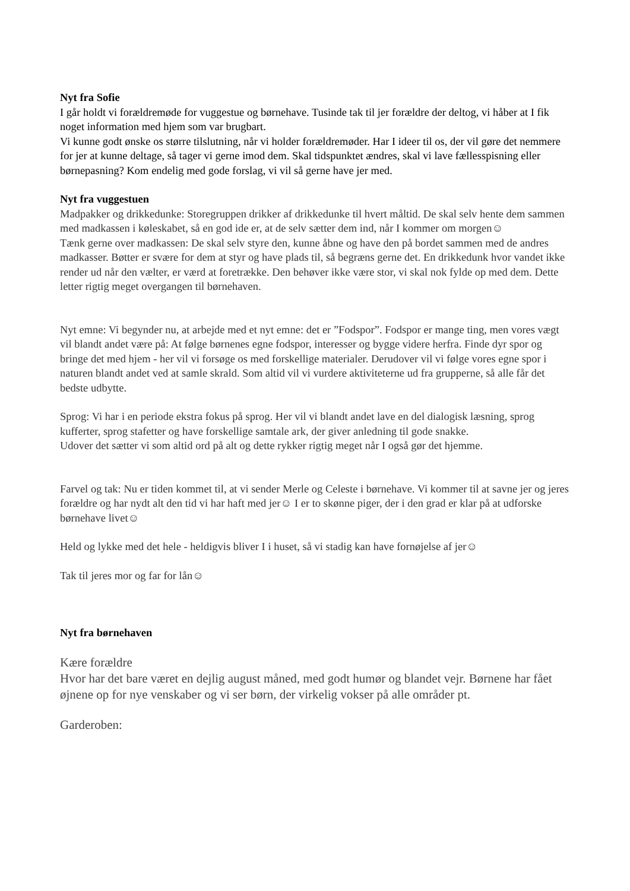Nyt fra Sofie
I går holdt vi forældremøde for vuggestue og børnehave. Tusinde tak til jer forældre der deltog, vi håber at I fik noget information med hjem som var brugbart.
Vi kunne godt ønske os større tilslutning, når vi holder forældremøder. Har I ideer til os, der vil gøre det nemmere for jer at kunne deltage, så tager vi gerne imod dem. Skal tidspunktet ændres, skal vi lave fællesspisning eller børnepasning? Kom endelig med gode forslag, vi vil så gerne have jer med.
Nyt fra vuggestuen
Madpakker og drikkedunke: Storegruppen drikker af drikkedunke til hvert måltid. De skal selv hente dem sammen med madkassen i køleskabet, så en god ide er, at de selv sætter dem ind, når I kommer om morgen☺
Tænk gerne over madkassen: De skal selv styre den, kunne åbne og have den på bordet sammen med de andres madkasser. Bøtter er svære for dem at styr og have plads til, så begræns gerne det. En drikkedunk hvor vandet ikke render ud når den vælter, er værd at foretrække. Den behøver ikke være stor, vi skal nok fylde op med dem. Dette letter rigtig meget overgangen til børnehaven.
Nyt emne: Vi begynder nu, at arbejde med et nyt emne: det er ”Fodspor”. Fodspor er mange ting, men vores vægt vil blandt andet være på: At følge børnenes egne fodspor, interesser og bygge videre herfra. Finde dyr spor og bringe det med hjem - her vil vi forsøge os med forskellige materialer. Derudover vil vi følge vores egne spor i naturen blandt andet ved at samle skrald. Som altid vil vi vurdere aktiviteterne ud fra grupperne, så alle får det bedste udbytte.
Sprog: Vi har i en periode ekstra fokus på sprog. Her vil vi blandt andet lave en del dialogisk læsning, sprog kufferter, sprog stafetter og have forskellige samtale ark, der giver anledning til gode snakke.
Udover det sætter vi som altid ord på alt og dette rykker rigtig meget når I også gør det hjemme.
Farvel og tak: Nu er tiden kommet til, at vi sender Merle og Celeste i børnehave. Vi kommer til at savne jer og jeres forældre og har nydt alt den tid vi har haft med jer☺ I er to skønne piger, der i den grad er klar på at udforske børnehave livet☺
Held og lykke med det hele - heldigvis bliver I i huset, så vi stadig kan have fornøjelse af jer☺
Tak til jeres mor og far for lån☺
Nyt fra børnehaven
Kære forældre
Hvor har det bare været en dejlig august måned, med godt humør og blandet vejr. Børnene har fået øjnene op for nye venskaber og vi ser børn, der virkelig vokser på alle områder pt.
Garderoben: